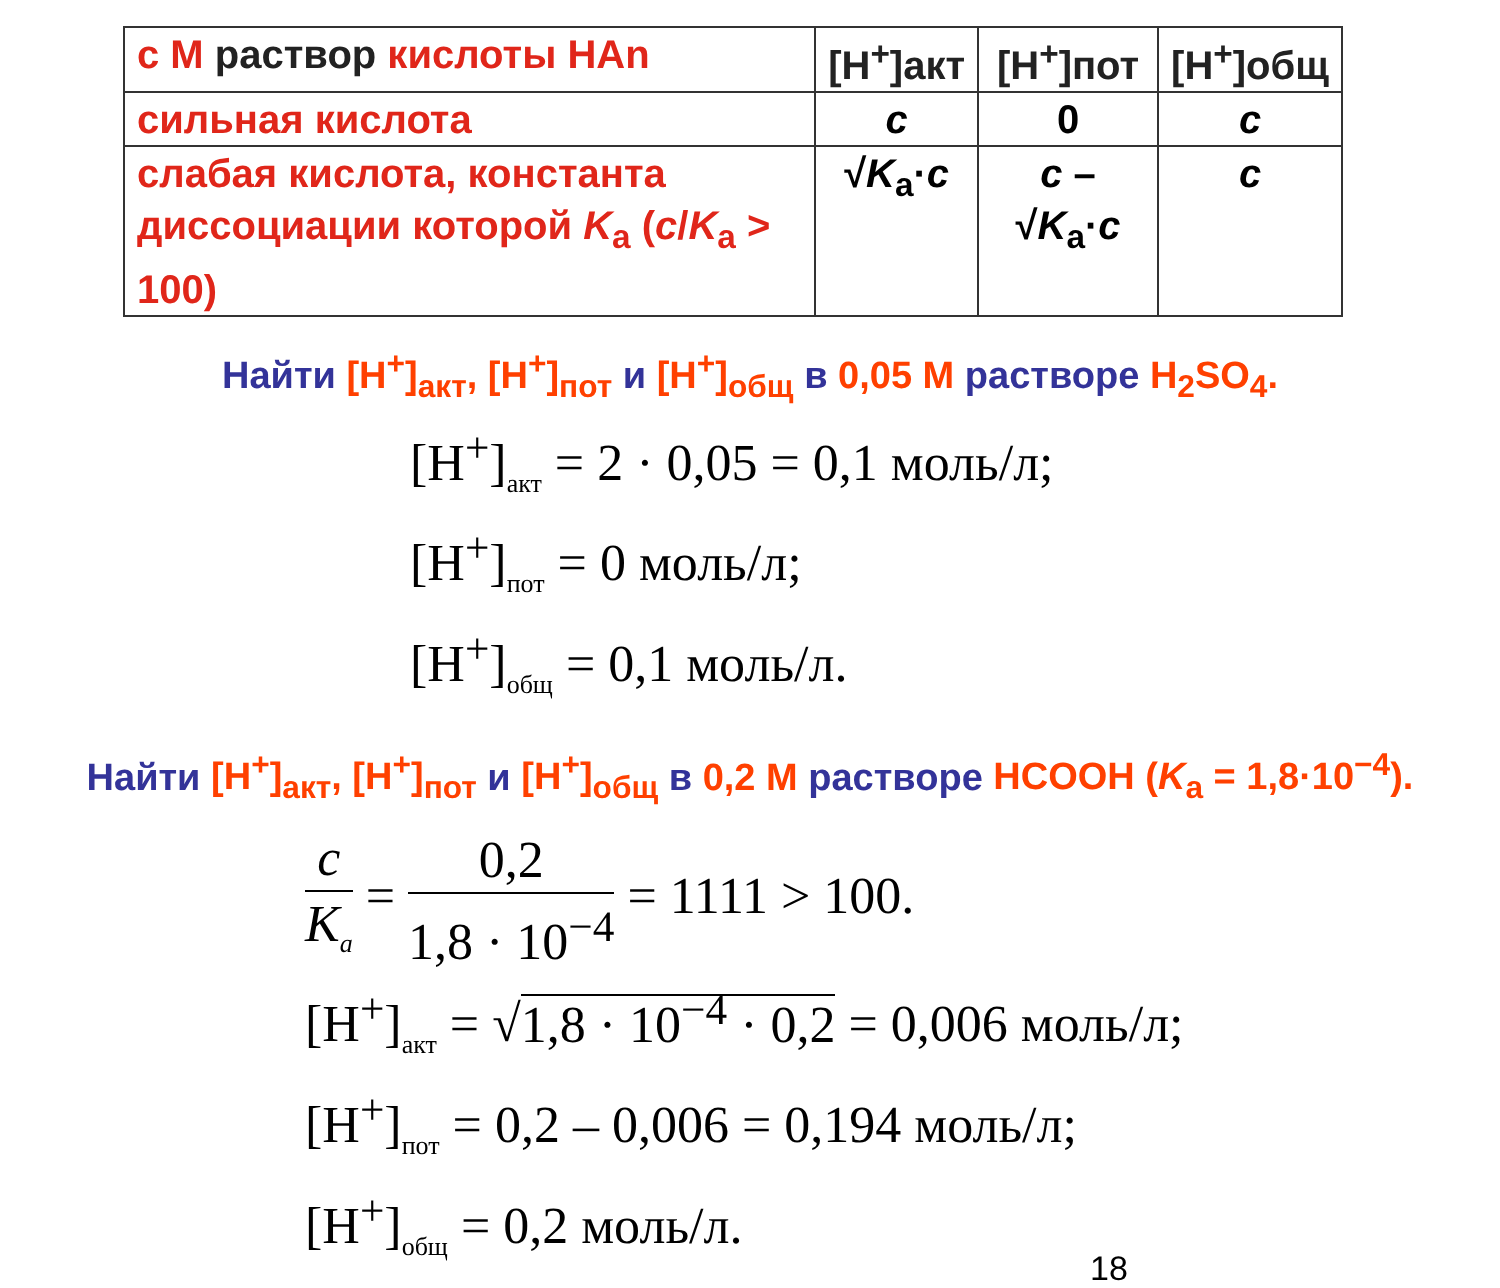| с М раствор кислоты НАn | [H<sup>+</sup>]акт | [H<sup>+</sup>]пот | [H<sup>+</sup>]общ |
| сильная кислота | c | 0 | c |
| слабая кислота, константа диссоциации которой K<sub>a</sub> ( c / K<sub>a</sub> > 100) | √ K<sub>a</sub>· c | c – √ K<sub>a</sub>· c | c |
Найти [H<sup>+</sup>]<sub>акт</sub>, [H<sup>+</sup>]<sub>пот</sub> и [H<sup>+</sup>]<sub>общ</sub> в 0,05 М растворе H<sub>2</sub>SO<sub>4</sub>.
[H<sup>+</sup>]<sub>акт</sub> = 2 · 0,05 = 0,1 моль/л;
[H<sup>+</sup>]<sub>пот</sub> = 0 моль/л;
[H<sup>+</sup>]<sub>общ</sub> = 0,1 моль/л.
Найти [H<sup>+</sup>]<sub>акт</sub>, [H<sup>+</sup>]<sub>пот</sub> и [H<sup>+</sup>]<sub>общ</sub> в 0,2 М растворе HCOOH (K<sub>a</sub> = 1,8·10<sup>−4</sup>).
c K<sub>a</sub> = 0,2 1,8 · 10<sup>−4</sup> = 1111 > 100.
[H<sup>+</sup>]<sub>акт</sub> = √1,8 · 10<sup>−4</sup> · 0,2 = 0,006 моль/л;
[H<sup>+</sup>]<sub>пот</sub> = 0,2 – 0,006 = 0,194 моль/л;
[H<sup>+</sup>]<sub>общ</sub> = 0,2 моль/л.
18